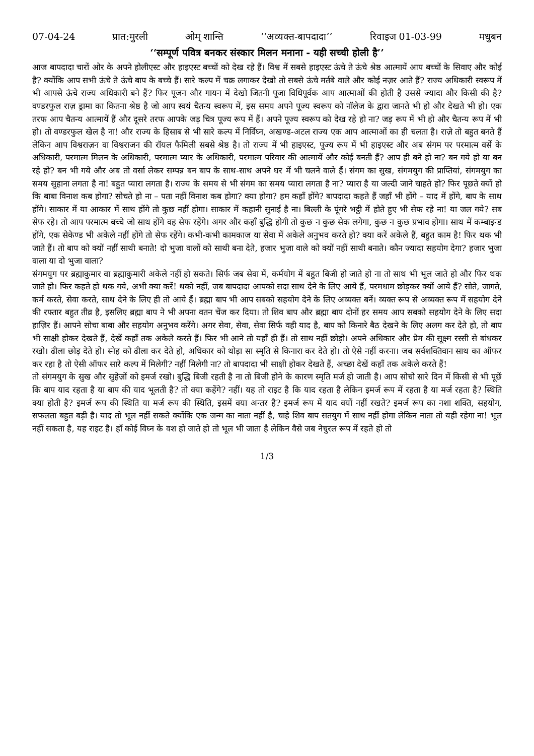07-04-24 प्रात:मुरली ओम् शान्ति ‘‘अव्यक्त-बापदादा’’ रिवाइज 01-03-99 मधुबन
‘‘सम्पूर्ण पवित्र बनकर संस्कार मिलन मनाना - यही सच्ची होली है’’
आज बापदादा चारों ओर के अपने होलीएस्ट और हाइएस्ट बच्चों को देख रहे हैं। विश्व में सबसे हाइएस्ट ऊंचे ते ऊंचे श्रेष्ठ आत्मायें आप बच्चों के सिवाए और कोई है? क्योंकि आप सभी ऊंचे ते ऊंचे बाप के बच्चे हैं। सारे कल्प में चक्र लगाकर देखो तो सबसे ऊंचे मर्तबे वाले और कोई नज़र आते हैं? राज्य अधिकारी स्वरूप में भी आपसे ऊंचे राज्य अधिकारी बने हैं? फिर पूजन और गायन में देखो जितनी पूजा विधिपूर्वक आप आत्माओं की होती है उससे ज्यादा और किसी की है? वण्डरफुल राज़ ड्रामा का कितना श्रेष्ठ है जो आप स्वयं चैतन्य स्वरूप में, इस समय अपने पूज्य स्वरूप को नॉलेज के द्वारा जानते भी हो और देखते भी हो। एक तरफ आप चैतन्य आत्मायें हैं और दूसरे तरफ आपके जड़ चित्र पूज्य रूप में हैं। अपने पूज्य स्वरूप को देख रहे हो ना? जड़ रूप में भी हो और चैतन्य रूप में भी हो। तो वण्डरफुल खेल है ना! और राज्य के हिसाब से भी सारे कल्प में निर्विघ्न, अखण्ड-अटल राज्य एक आप आत्माओं का ही चलता है। राज़े तो बहुत बनते हैं लेकिन आप विश्वराज़न वा विश्वराजन की रॉयल फैमिली सबसे श्रेष्ठ है। तो राज्य में भी हाइएस्ट, पूज्य रूप में भी हाइएस्ट और अब संगम पर परमात्म वर्से के अधिकारी, परमात्म मिलन के अधिकारी, परमात्म प्यार के अधिकारी, परमात्म परिवार की आत्मायें और कोई बनती हैं? आप ही बने हो ना? बन गये हो या बन रहे हो? बन भी गये और अब तो वर्सा लेकर सम्पन्न बन बाप के साथ-साथ अपने घर में भी चलने वाले हैं। संगम का सुख, संगमयुग की प्राप्तियां, संगमयुग का समय सुहाना लगता है ना! बहुत प्यारा लगता है। राज्य के समय से भी संगम का समय प्यारा लगता है ना? प्यारा है या जल्दी जाने चाहते हो? फिर पूछते क्यों हो कि बाबा विनाश कब होगा? सोचते हो ना – पता नहीं विनाश कब होगा? क्या होगा? हम कहाँ होंगे? बापदादा कहते हैं जहाँ भी होंगे – याद में होंगे, बाप के साथ होंगे। साकार में या आकार में साथ होंगे तो कुछ नहीं होगा। साकार में कहानी सुनाई है ना। बिल्ली के पूंगरे भट्ठी में होते हुए भी सेफ रहे ना! या जल गये? सब सेफ रहे। तो आप परमात्म बच्चे जो साथ होंगे वह सेफ रहेंगे। अगर और कहाँ बुद्धि होगी तो कुछ न कुछ सेक लगेगा, कुछ न कुछ प्रभाव होगा। साथ में कम्बाइन्ड होंगे, एक सेकेण्ड भी अकेले नहीं होंगे तो सेफ रहेंगे। कभी-कभी कामकाज या सेवा में अकेले अनुभव करते हो? क्या करें अकेले हैं, बहुत काम है! फिर थक भी जाते हैं। तो बाप को क्यों नहीं साथी बनाते! दो भुजा वालों को साथी बना देते, हजार भुजा वाले को क्यों नहीं साथी बनाते। कौन ज्यादा सहयोग देगा? हजार भुजा वाला या दो भुजा वाला?
संगमयुग पर ब्रह्माकुमार वा ब्रह्माकुमारी अकेले नहीं हो सकते। सिर्फ जब सेवा में, कर्मयोग में बहुत बिजी हो जाते हो ना तो साथ भी भूल जाते हो और फिर थक जाते हो। फिर कहते हो थक गये, अभी क्या करें! थको नहीं, जब बापदादा आपको सदा साथ देने के लिए आये हैं, परमधाम छोड़कर क्यों आये हैं? सोते, जागते, कर्म करते, सेवा करते, साथ देने के लिए ही तो आये हैं। ब्रह्मा बाप भी आप सबको सहयोग देने के लिए अव्यक्त बनें। व्यक्त रूप से अव्यक्त रूप में सहयोग देने की रफ्तार बहुत तीव्र है, इसलिए ब्रह्मा बाप ने भी अपना वतन चेंज कर दिया। तो शिव बाप और ब्रह्मा बाप दोनों हर समय आप सबको सहयोग देने के लिए सदा हाज़िर हैं। आपने सोचा बाबा और सहयोग अनुभव करेंगे। अगर सेवा, सेवा, सेवा सिर्फ वही याद है, बाप को किनारे बैठ देखने के लिए अलग कर देते हो, तो बाप भी साक्षी होकर देखते हैं, देखें कहाँ तक अकेले करते हैं। फिर भी आने तो यहाँ ही हैं। तो साथ नहीं छोड़ो। अपने अधिकार और प्रेम की सूक्ष्म रस्सी से बांधकर रखो। ढीला छोड़ देते हो। स्नेह को ढीला कर देते हो, अधिकार को थोड़ा सा स्मृति से किनारा कर देते हो। तो ऐसे नहीं करना। जब सर्वशक्तिवान साथ का ऑफर कर रहा है तो ऐसी ऑफर सारे कल्प में मिलेगी? नहीं मिलेगी ना? तो बापदादा भी साक्षी होकर देखते हैं, अच्छा देखें कहाँ तक अकेले करते हैं!
तो संगमयुग के सुख और सुहेज़ों को इमर्ज रखो। बुद्धि बिजी रहती है ना तो बिजी होने के कारण स्मृति मर्ज हो जाती है। आप सोचो सारे दिन में किसी से भी पूछें कि बाप याद रहता है या बाप की याद भूलती है? तो क्या कहेंगे? नहीं। यह तो राइट है कि याद रहता है लेकिन इमर्ज रूप में रहता है या मर्ज रहता है? स्थिति क्या होती है? इमर्ज रूप की स्थिति या मर्ज रूप की स्थिति, इसमें क्या अन्तर है? इमर्ज रूप में याद क्यों नहीं रखते? इमर्ज रूप का नशा शक्ति, सहयोग, सफलता बहुत बड़ी है। याद तो भूल नहीं सकते क्योंकि एक जन्म का नाता नहीं है, चाहे शिव बाप सतयुग में साथ नहीं होगा लेकिन नाता तो यही रहेगा ना! भूल नहीं सकता है, यह राइट है। हाँ कोई विघ्न के वश हो जाते हो तो भूल भी जाता है लेकिन वैसे जब नेचुरल रूप में रहते हो तो
1/3